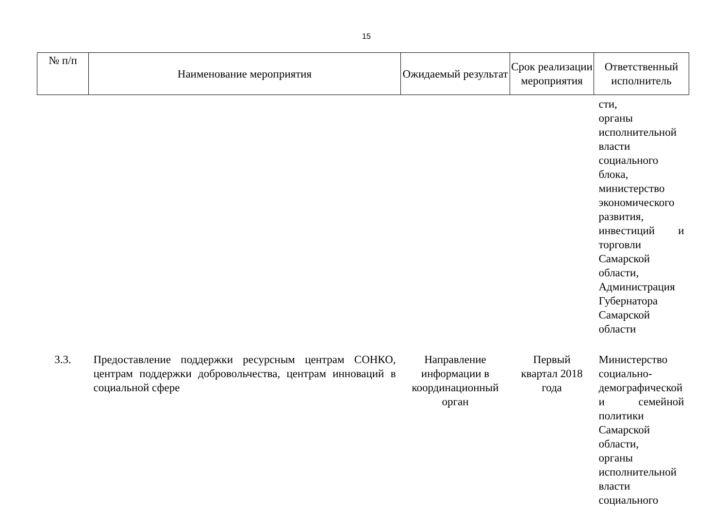15
| № п/п | Наименование мероприятия | Ожидаемый результат | Срок реализации мероприятия | Ответственный исполнитель |
| --- | --- | --- | --- | --- |
| | | | | сти, органы исполнительной власти социального блока, министерство экономического развития, инвестиций и торговли Самарской области, Администрация Губернатора Самарской области |
| 3.3. | Предоставление поддержки ресурсным центрам СОНКО, центрам поддержки добровольчества, центрам инноваций в социальной сфере | Направление информации в координационный орган | Первый квартал 2018 года | Министерство социально-демографической и семейной политики Самарской области, органы исполнительной власти социального |